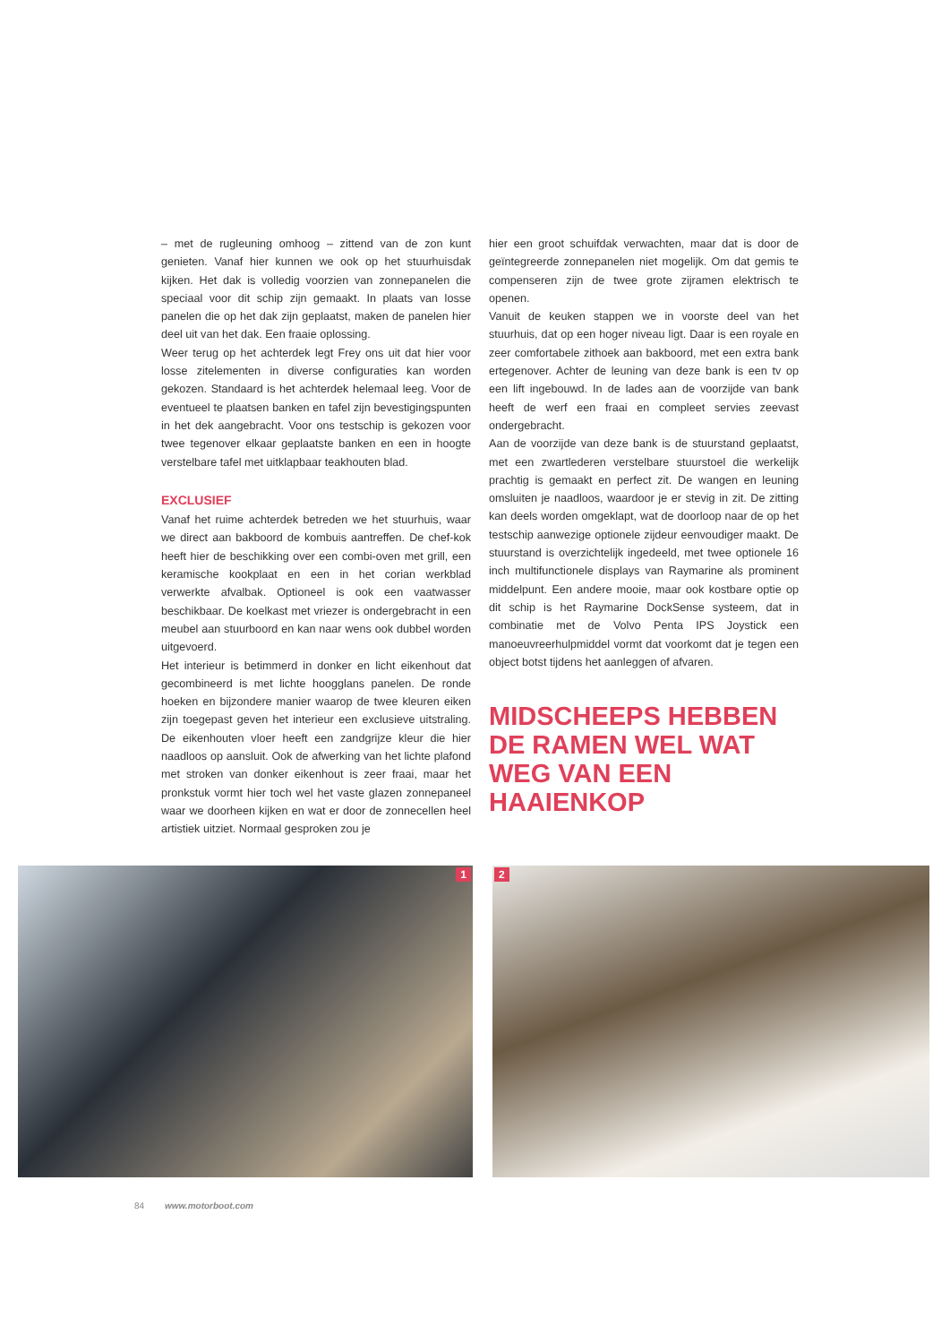– met de rugleuning omhoog – zittend van de zon kunt genieten. Vanaf hier kunnen we ook op het stuurhuisdak kijken. Het dak is volledig voorzien van zonnepanelen die speciaal voor dit schip zijn gemaakt. In plaats van losse panelen die op het dak zijn geplaatst, maken de panelen hier deel uit van het dak. Een fraaie oplossing.
Weer terug op het achterdek legt Frey ons uit dat hier voor losse zitelementen in diverse configuraties kan worden gekozen. Standaard is het achterdek helemaal leeg. Voor de eventueel te plaatsen banken en tafel zijn bevestigingspunten in het dek aangebracht. Voor ons testschip is gekozen voor twee tegenover elkaar geplaatste banken en een in hoogte verstelbare tafel met uitklapbaar teakhouten blad.
EXCLUSIEF
Vanaf het ruime achterdek betreden we het stuurhuis, waar we direct aan bakboord de kombuis aantreffen. De chef-kok heeft hier de beschikking over een combi-oven met grill, een keramische kookplaat en een in het corian werkblad verwerkte afvalbak. Optioneel is ook een vaatwasser beschikbaar. De koelkast met vriezer is ondergebracht in een meubel aan stuurboord en kan naar wens ook dubbel worden uitgevoerd.
Het interieur is betimmerd in donker en licht eikenhout dat gecombineerd is met lichte hoogglans panelen. De ronde hoeken en bijzondere manier waarop de twee kleuren eiken zijn toegepast geven het interieur een exclusieve uitstraling. De eikenhouten vloer heeft een zandgrijze kleur die hier naadloos op aansluit. Ook de afwerking van het lichte plafond met stroken van donker eikenhout is zeer fraai, maar het pronkstuk vormt hier toch wel het vaste glazen zonnepaneel waar we doorheen kijken en wat er door de zonnecellen heel artistiek uitziet. Normaal gesproken zou je
hier een groot schuifdak verwachten, maar dat is door de geïntegreerde zonnepanelen niet mogelijk. Om dat gemis te compenseren zijn de twee grote zijramen elektrisch te openen.
Vanuit de keuken stappen we in voorste deel van het stuurhuis, dat op een hoger niveau ligt. Daar is een royale en zeer comfortabele zithoek aan bakboord, met een extra bank ertegenover. Achter de leuning van deze bank is een tv op een lift ingebouwd. In de lades aan de voorzijde van bank heeft de werf een fraai en compleet servies zeevast ondergebracht.
Aan de voorzijde van deze bank is de stuurstand geplaatst, met een zwartlederen verstelbare stuurstoel die werkelijk prachtig is gemaakt en perfect zit. De wangen en leuning omsluiten je naadloos, waardoor je er stevig in zit. De zitting kan deels worden omgeklapt, wat de doorloop naar de op het testschip aanwezige optionele zijdeur eenvoudiger maakt. De stuurstand is overzichtelijk ingedeeld, met twee optionele 16 inch multifunctionele displays van Raymarine als prominent middelpunt. Een andere mooie, maar ook kostbare optie op dit schip is het Raymarine DockSense systeem, dat in combinatie met de Volvo Penta IPS Joystick een manoeuvreerhulpmiddel vormt dat voorkomt dat je tegen een object botst tijdens het aanleggen of afvaren.
MIDSCHEEPS HEBBEN DE RAMEN WEL WAT WEG VAN EEN HAAIENKOP
1
2
84 www.motorboot.com